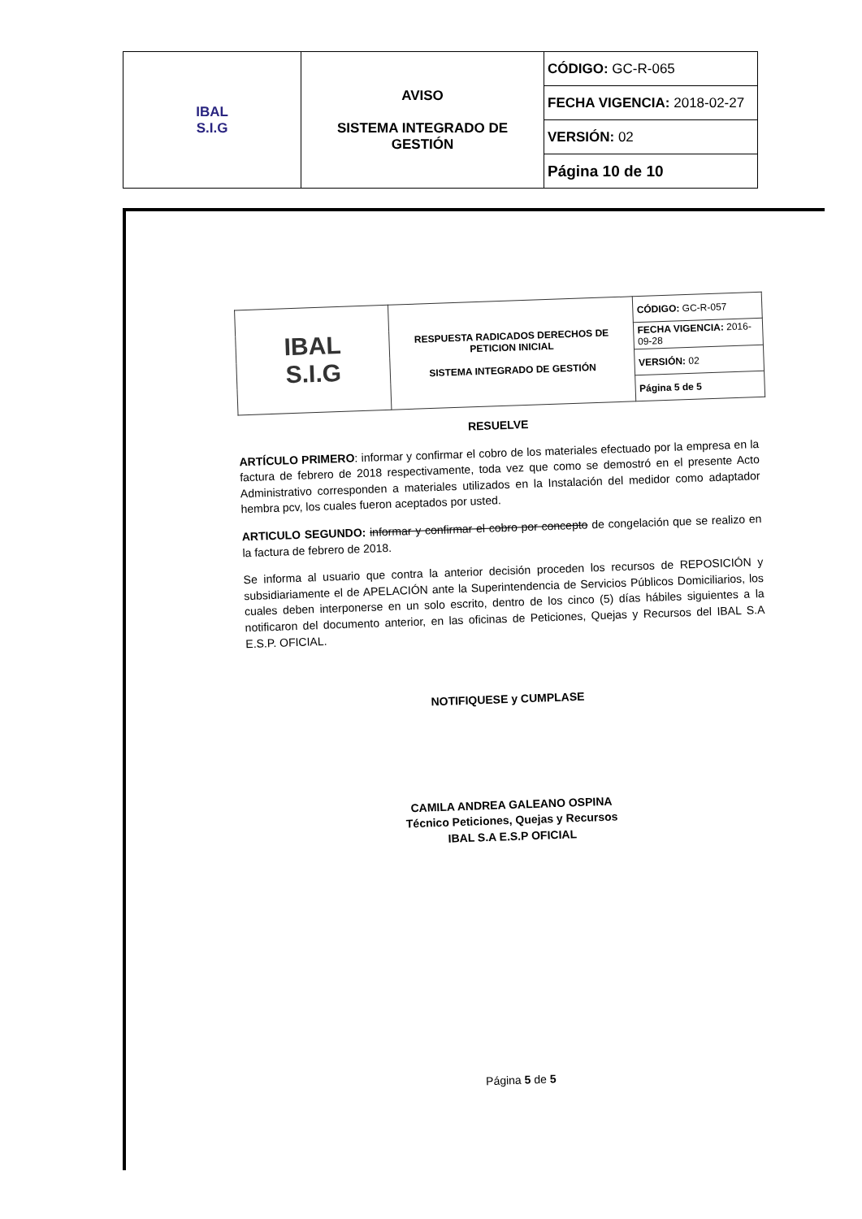| IBAL S.I.G | AVISO SISTEMA INTEGRADO DE GESTIÓN | CÓDIGO: GC-R-065 |
| | | FECHA VIGENCIA: 2018-02-27 |
| | | VERSIÓN: 02 |
| | | Página 10 de 10 |
| IBAL S.I.G | RESPUESTA RADICADOS DERECHOS DE PETICION INICIAL SISTEMA INTEGRADO DE GESTIÓN | CÓDIGO: GC-R-057 |
| | | FECHA VIGENCIA: 2016-09-28 |
| | | VERSIÓN: 02 |
| | | Página 5 de 5 |
RESUELVE
ARTÍCULO PRIMERO: informar y confirmar el cobro de los materiales efectuado por la empresa en la factura de febrero de 2018 respectivamente, toda vez que como se demostró en el presente Acto Administrativo corresponden a materiales utilizados en la Instalación del medidor como adaptador hembra pcv, los cuales fueron aceptados por usted.
ARTICULO SEGUNDO: informar y confirmar el cobro por concepto de congelación que se realizo en la factura de febrero de 2018.
Se informa al usuario que contra la anterior decisión proceden los recursos de REPOSICIÓN y subsidiariamente el de APELACIÓN ante la Superintendencia de Servicios Públicos Domiciliarios, los cuales deben interponerse en un solo escrito, dentro de los cinco (5) días hábiles siguientes a la notificaron del documento anterior, en las oficinas de Peticiones, Quejas y Recursos del IBAL S.A E.S.P. OFICIAL.
NOTIFIQUESE y CUMPLASE
CAMILA ANDREA GALEANO OSPINA
Técnico Peticiones, Quejas y Recursos
IBAL S.A E.S.P OFICIAL
Página 5 de 5